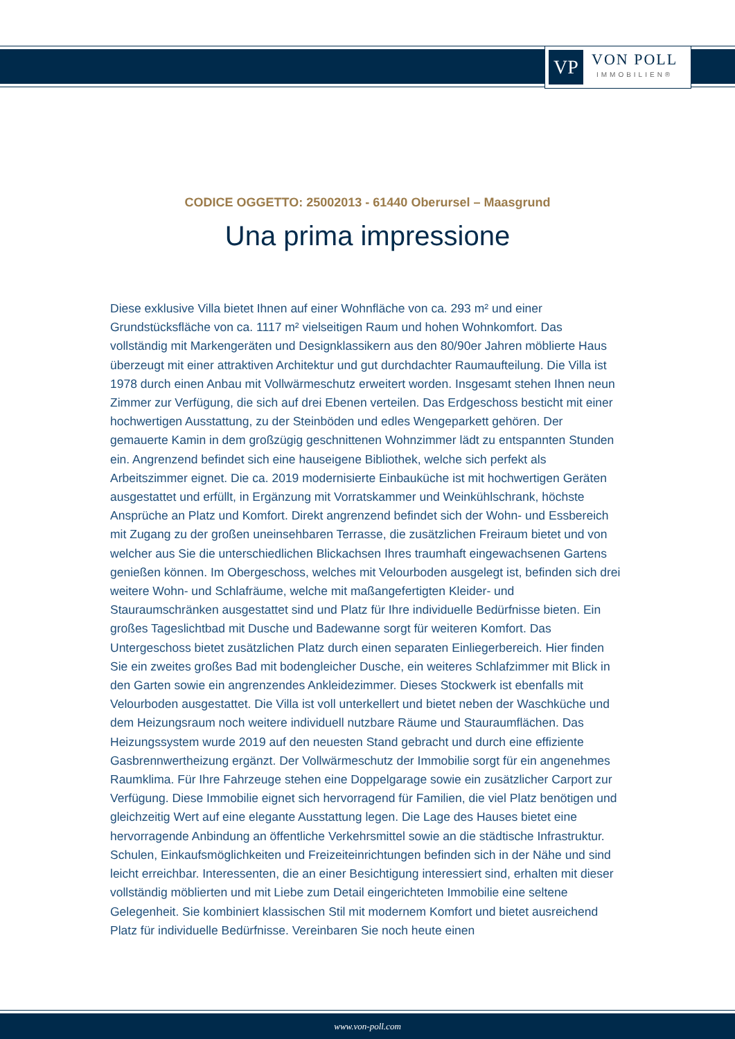VP
VON POLL
IMMOBILIEN®
CODICE OGGETTO: 25002013 - 61440 Oberursel – Maasgrund
Una prima impressione
Diese exklusive Villa bietet Ihnen auf einer Wohnfläche von ca. 293 m² und einer Grundstücksfläche von ca. 1117 m² vielseitigen Raum und hohen Wohnkomfort. Das vollständig mit Markengeräten und Designklassikern aus den 80/90er Jahren möblierte Haus überzeugt mit einer attraktiven Architektur und gut durchdachter Raumaufteilung. Die Villa ist 1978 durch einen Anbau mit Vollwärmeschutz erweitert worden. Insgesamt stehen Ihnen neun Zimmer zur Verfügung, die sich auf drei Ebenen verteilen. Das Erdgeschoss besticht mit einer hochwertigen Ausstattung, zu der Steinböden und edles Wengeparkett gehören. Der gemauerte Kamin in dem großzügig geschnittenen Wohnzimmer lädt zu entspannten Stunden ein. Angrenzend befindet sich eine hauseigene Bibliothek, welche sich perfekt als Arbeitszimmer eignet. Die ca. 2019 modernisierte Einbauküche ist mit hochwertigen Geräten ausgestattet und erfüllt, in Ergänzung mit Vorratskammer und Weinkühlschrank, höchste Ansprüche an Platz und Komfort. Direkt angrenzend befindet sich der Wohn- und Essbereich mit Zugang zu der großen uneinsehbaren Terrasse, die zusätzlichen Freiraum bietet und von welcher aus Sie die unterschiedlichen Blickachsen Ihres traumhaft eingewachsenen Gartens genießen können. Im Obergeschoss, welches mit Velourboden ausgelegt ist, befinden sich drei weitere Wohn- und Schlafräume, welche mit maßangefertigten Kleider- und Stauraumschränken ausgestattet sind und Platz für Ihre individuelle Bedürfnisse bieten. Ein großes Tageslichtbad mit Dusche und Badewanne sorgt für weiteren Komfort. Das Untergeschoss bietet zusätzlichen Platz durch einen separaten Einliegerbereich. Hier finden Sie ein zweites großes Bad mit bodengleicher Dusche, ein weiteres Schlafzimmer mit Blick in den Garten sowie ein angrenzendes Ankleidezimmer. Dieses Stockwerk ist ebenfalls mit Velourboden ausgestattet. Die Villa ist voll unterkellert und bietet neben der Waschküche und dem Heizungsraum noch weitere individuell nutzbare Räume und Stauraumflächen. Das Heizungssystem wurde 2019 auf den neuesten Stand gebracht und durch eine effiziente Gasbrennwertheizung ergänzt. Der Vollwärmeschutz der Immobilie sorgt für ein angenehmes Raumklima. Für Ihre Fahrzeuge stehen eine Doppelgarage sowie ein zusätzlicher Carport zur Verfügung. Diese Immobilie eignet sich hervorragend für Familien, die viel Platz benötigen und gleichzeitig Wert auf eine elegante Ausstattung legen. Die Lage des Hauses bietet eine hervorragende Anbindung an öffentliche Verkehrsmittel sowie an die städtische Infrastruktur. Schulen, Einkaufsmöglichkeiten und Freizeiteinrichtungen befinden sich in der Nähe und sind leicht erreichbar. Interessenten, die an einer Besichtigung interessiert sind, erhalten mit dieser vollständig möblierten und mit Liebe zum Detail eingerichteten Immobilie eine seltene Gelegenheit. Sie kombiniert klassischen Stil mit modernem Komfort und bietet ausreichend Platz für individuelle Bedürfnisse. Vereinbaren Sie noch heute einen
www.von-poll.com